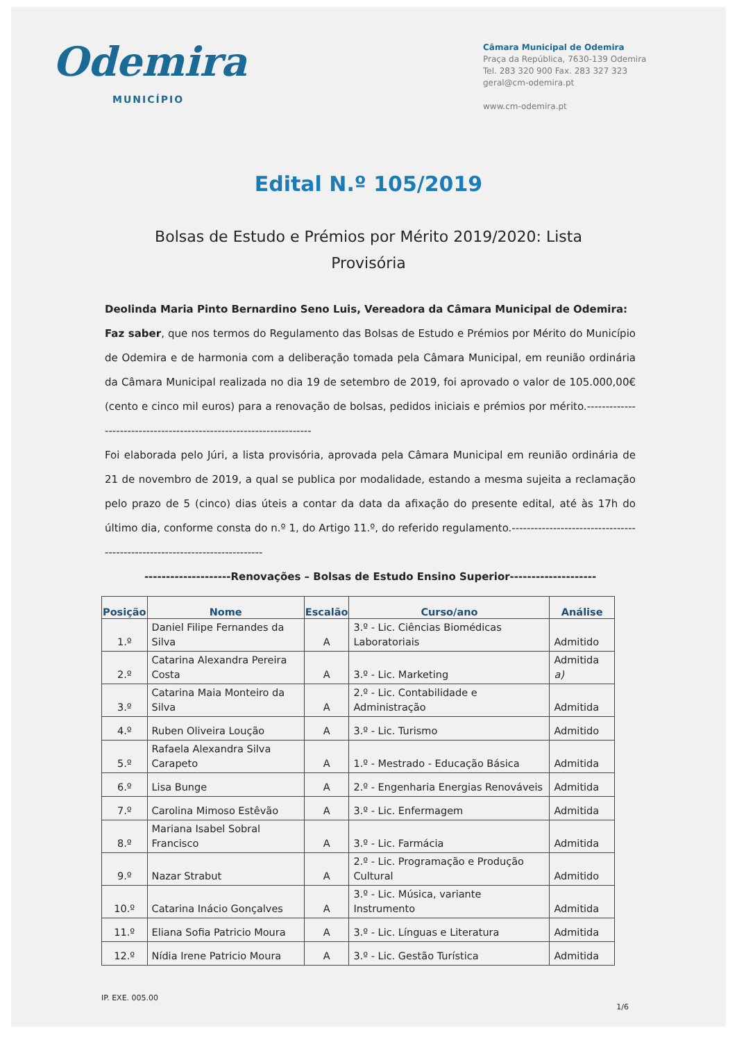Odemira
MUNICÍPIO
Câmara Municipal de Odemira
Praça da República, 7630-139 Odemira
Tel. 283 320 900 Fax. 283 327 323
geral@cm-odemira.pt
www.cm-odemira.pt
Edital N.º 105/2019
Bolsas de Estudo e Prémios por Mérito 2019/2020: Lista Provisória
Deolinda Maria Pinto Bernardino Seno Luis, Vereadora da Câmara Municipal de Odemira:
Faz saber, que nos termos do Regulamento das Bolsas de Estudo e Prémios por Mérito do Município de Odemira e de harmonia com a deliberação tomada pela Câmara Municipal, em reunião ordinária da Câmara Municipal realizada no dia 19 de setembro de 2019, foi aprovado o valor de 105.000,00€ (cento e cinco mil euros) para a renovação de bolsas, pedidos iniciais e prémios por mérito.--------------------------------------------------------------------
Foi elaborada pelo Júri, a lista provisória, aprovada pela Câmara Municipal em reunião ordinária de 21 de novembro de 2019, a qual se publica por modalidade, estando a mesma sujeita a reclamação pelo prazo de 5 (cinco) dias úteis a contar da data da afixação do presente edital, até às 17h do último dia, conforme consta do n.º 1, do Artigo 11.º, do referido regulamento.---------------------------------------------------------------------------
--------------------Renovações – Bolsas de Estudo Ensino Superior--------------------
| Posição | Nome | Escalão | Curso/ano | Análise |
| --- | --- | --- | --- | --- |
| 1.º | Daniel Filipe Fernandes da Silva | A | 3.º - Lic. Ciências Biomédicas Laboratoriais | Admitido |
| 2.º | Catarina Alexandra Pereira Costa | A | 3.º - Lic. Marketing | Admitida a) |
| 3.º | Catarina Maia Monteiro da Silva | A | 2.º - Lic. Contabilidade e Administração | Admitida |
| 4.º | Ruben Oliveira Loução | A | 3.º - Lic. Turismo | Admitido |
| 5.º | Rafaela Alexandra Silva Carapeto | A | 1.º - Mestrado - Educação Básica | Admitida |
| 6.º | Lisa Bunge | A | 2.º - Engenharia Energias Renováveis | Admitida |
| 7.º | Carolina Mimoso Estêvão | A | 3.º - Lic. Enfermagem | Admitida |
| 8.º | Mariana Isabel Sobral Francisco | A | 3.º - Lic. Farmácia | Admitida |
| 9.º | Nazar Strabut | A | 2.º - Lic. Programação e Produção Cultural | Admitido |
| 10.º | Catarina Inácio Gonçalves | A | 3.º - Lic. Música, variante Instrumento | Admitida |
| 11.º | Eliana Sofia Patricio Moura | A | 3.º - Lic. Línguas e Literatura | Admitida |
| 12.º | Nídia Irene Patricio Moura | A | 3.º - Lic. Gestão Turística | Admitida |
IP. EXE. 005.00
1/6